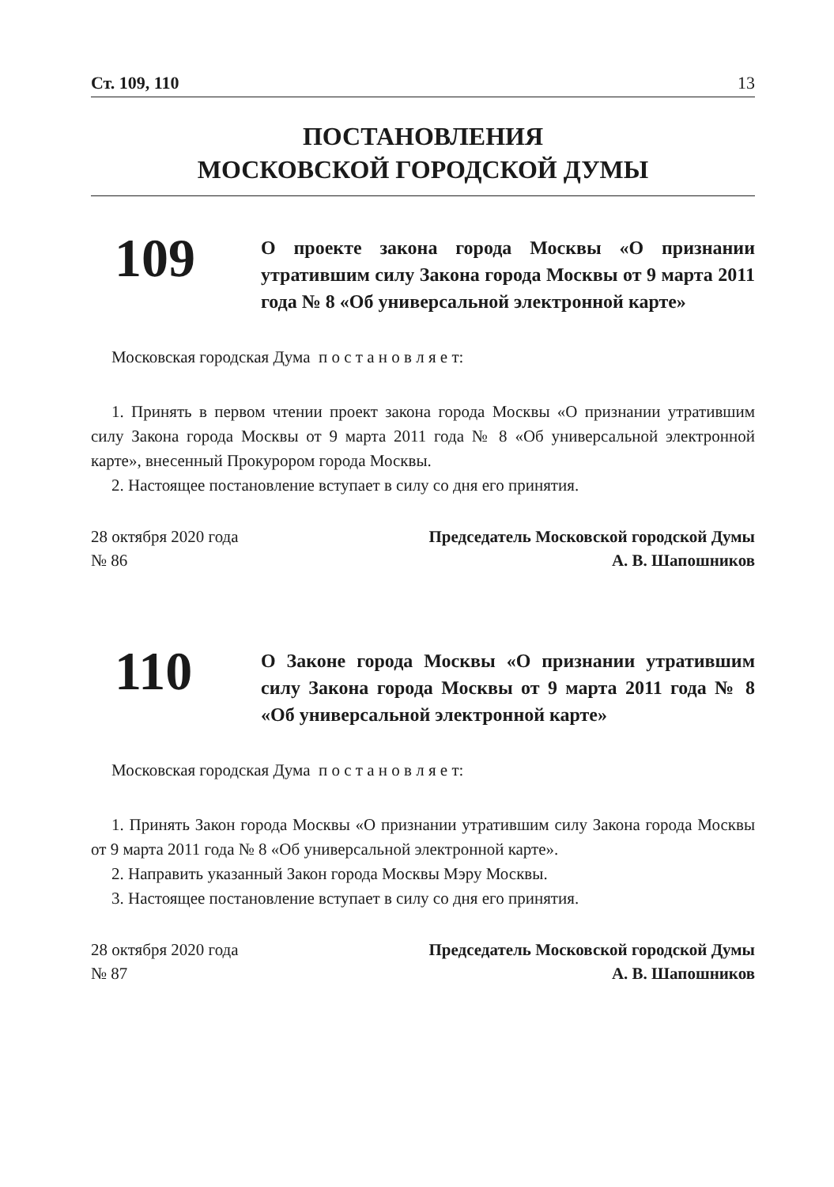Ст. 109, 110 13
ПОСТАНОВЛЕНИЯ
МОСКОВСКОЙ ГОРОДСКОЙ ДУМЫ
109
О проекте закона города Москвы «О признании утратившим силу Закона города Москвы от 9 марта 2011 года № 8 «Об универсальной электронной карте»
Московская городская Дума п о с т а н о в л я е т:
1. Принять в первом чтении проект закона города Москвы «О признании утратившим силу Закона города Москвы от 9 марта 2011 года № 8 «Об универсальной электронной карте», внесенный Прокурором города Москвы.
2. Настоящее постановление вступает в силу со дня его принятия.
28 октября 2020 года
№ 86
Председатель Московской городской Думы
А. В. Шапошников
110
О Законе города Москвы «О признании утратившим силу Закона города Москвы от 9 марта 2011 года № 8 «Об универсальной электронной карте»
Московская городская Дума п о с т а н о в л я е т:
1. Принять Закон города Москвы «О признании утратившим силу Закона города Москвы от 9 марта 2011 года № 8 «Об универсальной электронной карте».
2. Направить указанный Закон города Москвы Мэру Москвы.
3. Настоящее постановление вступает в силу со дня его принятия.
28 октября 2020 года
№ 87
Председатель Московской городской Думы
А. В. Шапошников